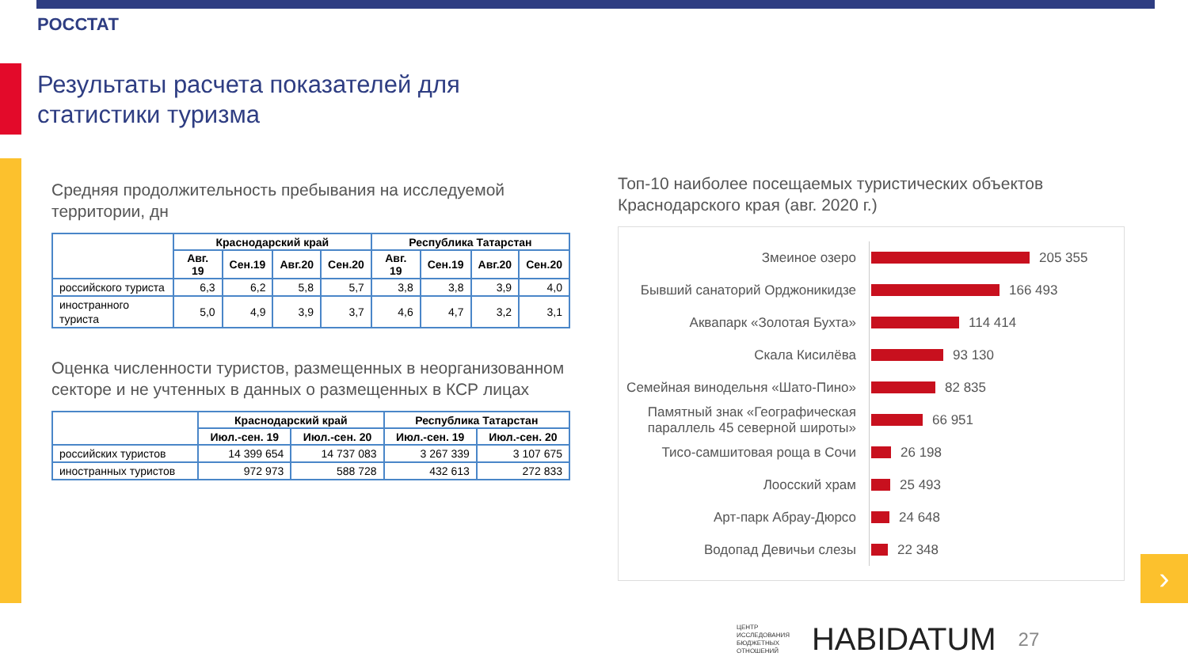РОССТАТ
Результаты расчета показателей для
статистики туризма
Средняя продолжительность пребывания на исследуемой территории, дн
| | Краснодарский край | | | | Республика Татарстан | | | |
| --- | --- | --- | --- | --- | --- | --- | --- | --- |
| | Авг. 19 | Сен.19 | Авг.20 | Сен.20 | Авг. 19 | Сен.19 | Авг.20 | Сен.20 |
| российского туриста | 6,3 | 6,2 | 5,8 | 5,7 | 3,8 | 3,8 | 3,9 | 4,0 |
| иностранного туриста | 5,0 | 4,9 | 3,9 | 3,7 | 4,6 | 4,7 | 3,2 | 3,1 |
Оценка численности туристов, размещенных в неорганизованном секторе и не учтенных в данных о размещенных в КСР лицах
| | Краснодарский край | | Республика Татарстан | |
| --- | --- | --- | --- | --- |
| | Июл.-сен. 19 | Июл.-сен. 20 | Июл.-сен. 19 | Июл.-сен. 20 |
| российских туристов | 14 399 654 | 14 737 083 | 3 267 339 | 3 107 675 |
| иностранных туристов | 972 973 | 588 728 | 432 613 | 272 833 |
Топ-10 наиболее посещаемых туристических объектов Краснодарского края (авг. 2020 г.)
Змеиное озеро
205 355
Бывший санаторий Орджоникидзе
166 493
Аквапарк «Золотая Бухта»
114 414
Скала Кисилёва
93 130
Семейная винодельня «Шато-Пино»
82 835
Памятный знак «Географическая параллель 45 северной широты»
66 951
Тисо-самшитовая роща в Сочи
26 198
Лоосский храм
25 493
Арт-парк Абрау-Дюрсо
24 648
Водопад Девичьи слезы
22 348
›
ЦЕНТР
ИССЛЕДОВАНИЯ
БЮДЖЕТНЫХ
ОТНОШЕНИЙ
HABIDATUM
27